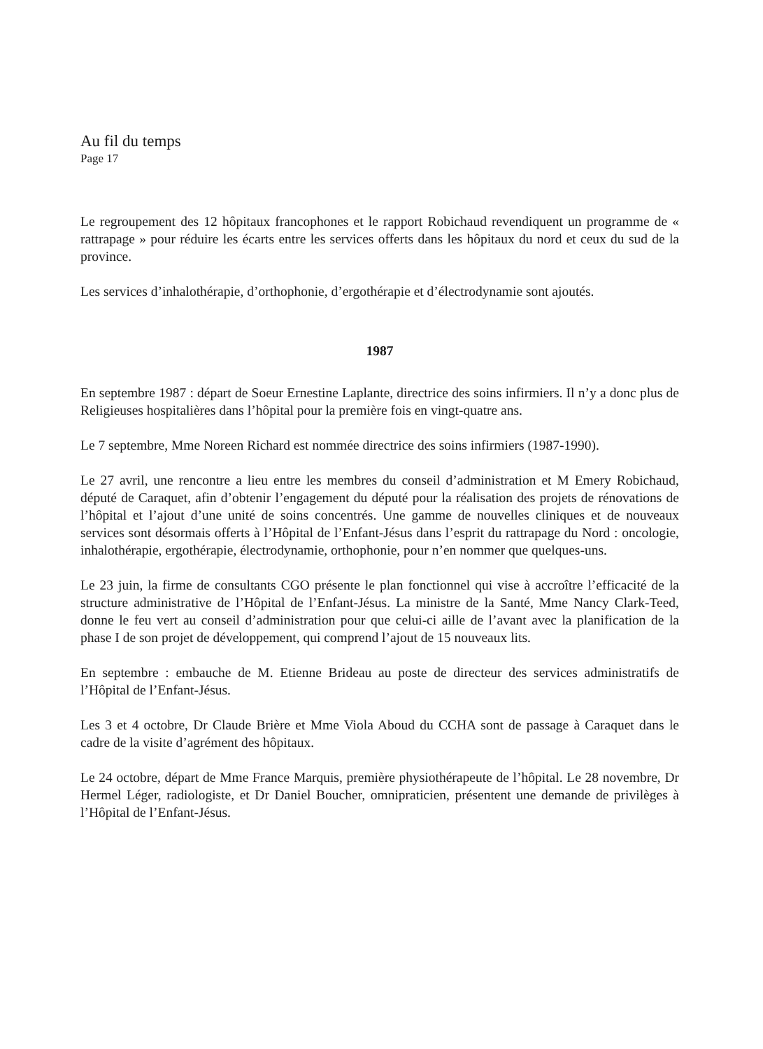Au fil du temps
Page 17
Le regroupement des 12 hôpitaux francophones et le rapport Robichaud revendiquent un programme de « rattrapage » pour réduire les écarts entre les services offerts dans les hôpitaux du nord et ceux du sud de la province.
Les services d’inhalothérapie, d’orthophonie, d’ergothérapie et d’électrodynamie sont ajoutés.
1987
En septembre 1987 : départ de Soeur Ernestine Laplante, directrice des soins infirmiers. Il n’y a donc plus de Religieuses hospitalières dans l’hôpital pour la première fois en vingt-quatre ans.
Le 7 septembre, Mme Noreen Richard est nommée directrice des soins infirmiers (1987-1990).
Le 27 avril, une rencontre a lieu entre les membres du conseil d’administration et M Emery Robichaud, député de Caraquet, afin d’obtenir l’engagement du député pour la réalisation des projets de rénovations de l’hôpital et l’ajout d’une unité de soins concentrés. Une gamme de nouvelles cliniques et de nouveaux services sont désormais offerts à l’Hôpital de l’Enfant-Jésus dans l’esprit du rattrapage du Nord : oncologie, inhalothérapie, ergothérapie, électrodynamie, orthophonie, pour n’en nommer que quelques-uns.
Le 23 juin, la firme de consultants CGO présente le plan fonctionnel qui vise à accroître l’efficacité de la structure administrative de l’Hôpital de l’Enfant-Jésus. La ministre de la Santé, Mme Nancy Clark-Teed, donne le feu vert au conseil d’administration pour que celui-ci aille de l’avant avec la planification de la phase I de son projet de développement, qui comprend l’ajout de 15 nouveaux lits.
En septembre : embauche de M. Etienne Brideau au poste de directeur des services administratifs de l’Hôpital de l’Enfant-Jésus.
Les 3 et 4 octobre, Dr Claude Brière et Mme Viola Aboud du CCHA sont de passage à Caraquet dans le cadre de la visite d’agrément des hôpitaux.
Le 24 octobre, départ de Mme France Marquis, première physiothérapeute de l’hôpital. Le 28 novembre, Dr Hermel Léger, radiologiste, et Dr Daniel Boucher, omnipraticien, présentent une demande de privilèges à l’Hôpital de l’Enfant-Jésus.